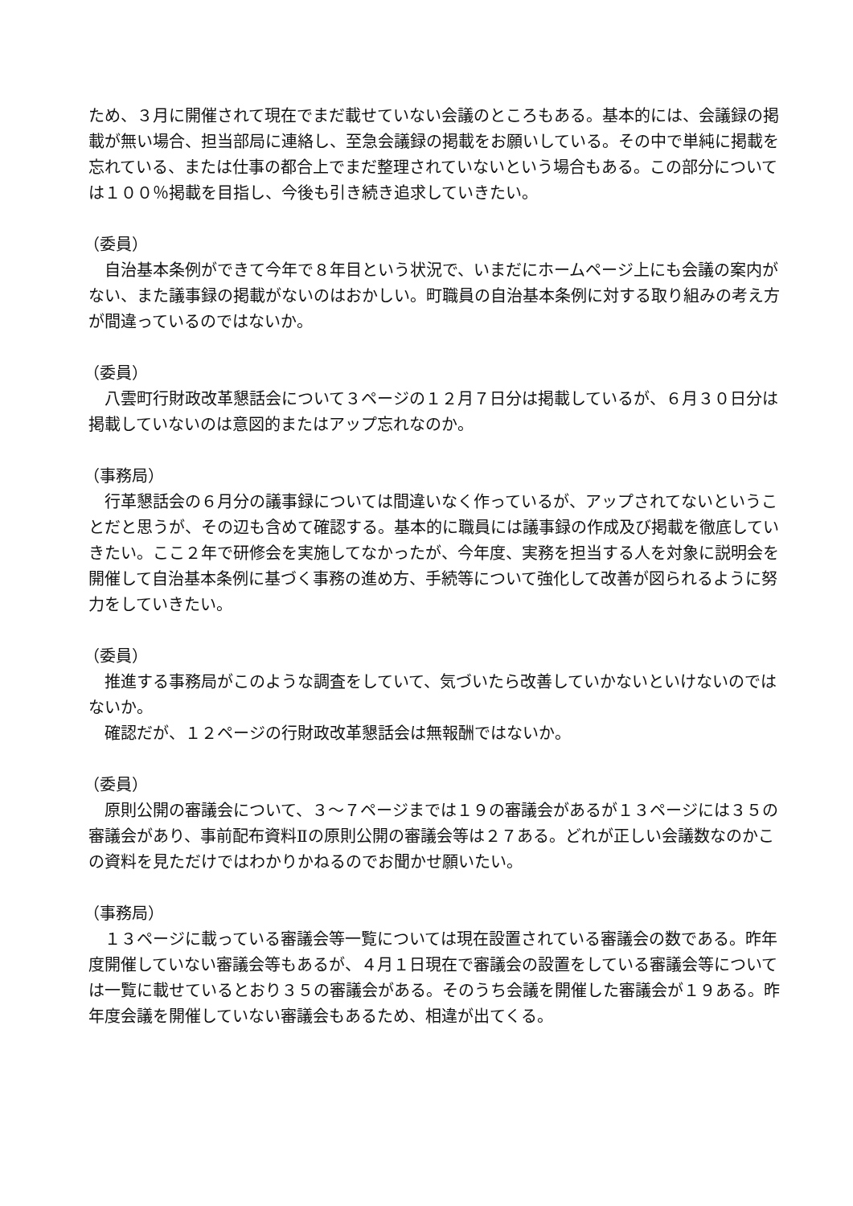ため、３月に開催されて現在でまだ載せていない会議のところもある。基本的には、会議録の掲載が無い場合、担当部局に連絡し、至急会議録の掲載をお願いしている。その中で単純に掲載を忘れている、または仕事の都合上でまだ整理されていないという場合もある。この部分については１００％掲載を目指し、今後も引き続き追求していきたい。
（委員）
　自治基本条例ができて今年で８年目という状況で、いまだにホームページ上にも会議の案内がない、また議事録の掲載がないのはおかしい。町職員の自治基本条例に対する取り組みの考え方が間違っているのではないか。
（委員）
　八雲町行財政改革懇話会について３ページの１２月７日分は掲載しているが、６月３０日分は掲載していないのは意図的またはアップ忘れなのか。
（事務局）
　行革懇話会の６月分の議事録については間違いなく作っているが、アップされてないということだと思うが、その辺も含めて確認する。基本的に職員には議事録の作成及び掲載を徹底していきたい。ここ２年で研修会を実施してなかったが、今年度、実務を担当する人を対象に説明会を開催して自治基本条例に基づく事務の進め方、手続等について強化して改善が図られるように努力をしていきたい。
（委員）
　推進する事務局がこのような調査をしていて、気づいたら改善していかないといけないのではないか。
　確認だが、１２ページの行財政改革懇話会は無報酬ではないか。
（委員）
　原則公開の審議会について、３～７ページまでは１９の審議会があるが１３ページには３５の審議会があり、事前配布資料Ⅱの原則公開の審議会等は２７ある。どれが正しい会議数なのかこの資料を見ただけではわかりかねるのでお聞かせ願いたい。
（事務局）
　１３ページに載っている審議会等一覧については現在設置されている審議会の数である。昨年度開催していない審議会等もあるが、４月１日現在で審議会の設置をしている審議会等については一覧に載せているとおり３５の審議会がある。そのうち会議を開催した審議会が１９ある。昨年度会議を開催していない審議会もあるため、相違が出てくる。